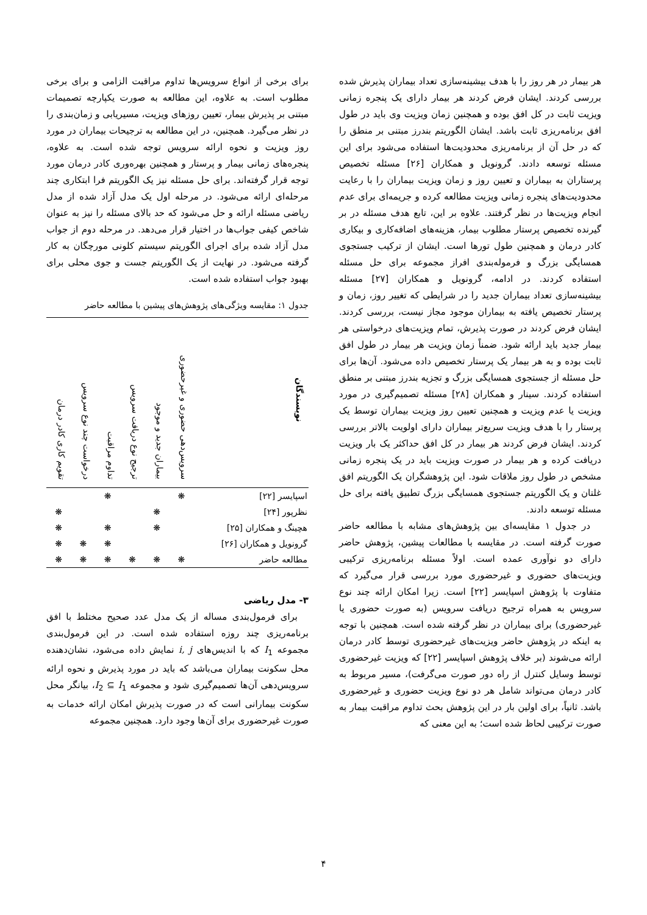هر بیمار در هر روز را با هدف بیشینه‌سازی تعداد بیماران پذیرش شده بررسی کردند. ایشان فرض کردند هر بیمار دارای یک پنجره زمانی ویزیت ثابت در کل افق بوده و همچنین زمان ویزیت وی باید در طول افق برنامه‌ریزی ثابت باشد. ایشان الگوریتم بندرز مبتنی بر منطق را که در حل آن از برنامه‌ریزی محدودیت‌ها استفاده می‌شود برای این مسئله توسعه دادند. گرونویل و همکاران [۲۶] مسئله تخصیص پرستاران به بیماران و تعیین روز و زمان ویزیت بیماران را با رعایت محدودیت‌های پنجره زمانی ویزیت مطالعه کرده و جریمه‌ای برای عدم انجام ویزیت‌ها در نظر گرفتند. علاوه بر این، تابع هدف مسئله در بر گیرنده تخصیص پرستار مطلوب بیمار، هزینه‌های اضافه‌کاری و بیکاری کادر درمان و همچنین طول تورها است. ایشان از ترکیب جستجوی همسایگی بزرگ و فرموله‌بندی افراز مجموعه برای حل مسئله استفاده کردند. در ادامه، گرونویل و همکاران [۲۷] مسئله بیشینه‌سازی تعداد بیماران جدید را در شرایطی که تغییر روز، زمان و پرستار تخصیص یافته به بیماران موجود مجاز نیست، بررسی کردند. ایشان فرض کردند در صورت پذیرش، تمام ویزیت‌های درخواستی هر بیمار جدید باید ارائه شود. ضمناً زمان ویزیت هر بیمار در طول افق ثابت بوده و به هر بیمار یک پرستار تخصیص داده می‌شود. آن‌ها برای حل مسئله از جستجوی همسایگی بزرگ و تجزیه بندرز مبتنی بر منطق استفاده کردند. سینار و همکاران [۲۸] مسئله تصمیم‌گیری در مورد ویزیت یا عدم ویزیت و همچنین تعیین روز ویزیت بیماران توسط یک پرستار را با هدف ویزیت سریع‌تر بیماران دارای اولویت بالاتر بررسی کردند. ایشان فرض کردند هر بیمار در کل افق حداکثر یک بار ویزیت دریافت کرده و هر بیمار در صورت ویزیت باید در یک پنجره زمانی مشخص در طول روز ملاقات شود. این پژوهشگران یک الگوریتم افق غلتان و یک الگوریتم جستجوی همسایگی بزرگ تطبیق یافته برای حل مسئله توسعه دادند.
در جدول ۱ مقایسه‌ای بین پژوهش‌های مشابه با مطالعه حاضر صورت گرفته است. در مقایسه با مطالعات پیشین، پژوهش حاضر دارای دو نوآوری عمده است. اولاً مسئله برنامه‌ریزی ترکیبی ویزیت‌های حضوری و غیرحضوری مورد بررسی قرار می‌گیرد که متفاوت با پژوهش اسپایسر [۲۲] است. زیرا امکان ارائه چند نوع سرویس به همراه ترجیح دریافت سرویس (به صورت حضوری یا غیرحضوری) برای بیماران در نظر گرفته شده است. همچنین با توجه به اینکه در پژوهش حاضر ویزیت‌های غیرحضوری توسط کادر درمان ارائه می‌شوند (بر خلاف پژوهش اسپایسر [۲۲] که ویزیت غیرحضوری توسط وسایل کنترل از راه دور صورت می‌گرفت)، مسیر مربوط به کادر درمان می‌تواند شامل هر دو نوع ویزیت حضوری و غیرحضوری باشد. ثانیاً، برای اولین بار در این پژوهش بحث تداوم مراقبت بیمار به صورت ترکیبی لحاظ شده است؛ به این معنی که
برای برخی از انواع سرویس‌ها تداوم مراقبت الزامی و برای برخی مطلوب است. به علاوه، این مطالعه به صورت یکپارچه تصمیمات مبتنی بر پذیرش بیمار، تعیین روزهای ویزیت، مسیریابی و زمان‌بندی را در نظر می‌گیرد. همچنین، در این مطالعه به ترجیحات بیماران در مورد روز ویزیت و نحوه ارائه سرویس توجه شده است. به علاوه، پنجره‌های زمانی بیمار و پرستار و همچنین بهره‌وری کادر درمان مورد توجه قرار گرفته‌اند. برای حل مسئله نیز یک الگوریتم فرا ابتکاری چند مرحله‌ای ارائه می‌شود. در مرحله اول یک مدل آزاد شده از مدل ریاضی مسئله ارائه و حل می‌شود که حد بالای مسئله را نیز به عنوان شاخص کیفی جواب‌ها در اختیار قرار می‌دهد. در مرحله دوم از جواب مدل آزاد شده برای اجرای الگوریتم سیستم کلونی مورچگان به کار گرفته می‌شود. در نهایت از یک الگوریتم جست و جوی محلی برای بهبود جواب استفاده شده است.
جدول ۱: مقایسه ویژگی‌های پژوهش‌های پیشین با مطالعه حاضر
| نویسندگان | سرویس‌دهی حضوری و غیرحضوری | بیماران جدید و موجود | ترجیح نوع دریافت سرویس | تداوم مراقبت | درخواست چند نوع سرویس | تقویم کاری کادر درمان |
| --- | --- | --- | --- | --- | --- | --- |
| اسپایسر [۲۲] | ❋ | | | ❋ | | |
| نظرپور [۲۴] | | ❋ | | | | ❋ |
| هچینگ و همکاران [۲۵] | | ❋ | | ❋ | | ❋ |
| گرونویل و همکاران [۲۶] | | | | ❋ | ❋ | ❋ |
| مطالعه حاضر | ❋ | ❋ | ❋ | ❋ | ❋ | ❋ |
۳- مدل ریاضی
برای فرمول‌بندی مساله از یک مدل عدد صحیح مختلط با افق برنامه‌ریزی چند روزه استفاده شده است. در این فرمول‌بندی مجموعه I<sub>1</sub> که با اندیس‌های i, j نمایش داده می‌شود، نشان‌دهنده محل سکونت بیماران می‌باشد که باید در مورد پذیرش و نحوه ارائه سرویس‌دهی آن‌ها تصمیم‌گیری شود و مجموعه I<sub>2</sub> ⊆ I<sub>1</sub>، بیانگر محل سکونت بیمارانی است که در صورت پذیرش امکان ارائه خدمات به صورت غیرحضوری برای آن‌ها وجود دارد. همچنین مجموعه
۴